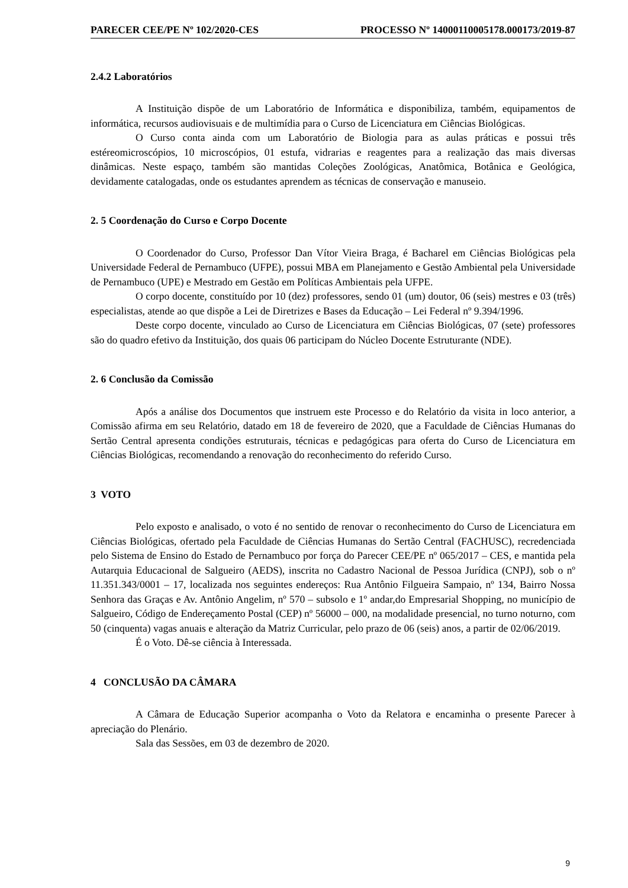PARECER CEE/PE Nº 102/2020-CES PROCESSO Nº 14000110005178.000173/2019-87
2.4.2 Laboratórios
A Instituição dispõe de um Laboratório de Informática e disponibiliza, também, equipamentos de informática, recursos audiovisuais e de multimídia para o Curso de Licenciatura em Ciências Biológicas.
O Curso conta ainda com um Laboratório de Biologia para as aulas práticas e possui três estéreomicroscópios, 10 microscópios, 01 estufa, vidrarias e reagentes para a realização das mais diversas dinâmicas. Neste espaço, também são mantidas Coleções Zoológicas, Anatômica, Botânica e Geológica, devidamente catalogadas, onde os estudantes aprendem as técnicas de conservação e manuseio.
2. 5 Coordenação do Curso e Corpo Docente
O Coordenador do Curso, Professor Dan Vítor Vieira Braga, é Bacharel em Ciências Biológicas pela Universidade Federal de Pernambuco (UFPE), possui MBA em Planejamento e Gestão Ambiental pela Universidade de Pernambuco (UPE) e Mestrado em Gestão em Políticas Ambientais pela UFPE.
O corpo docente, constituído por 10 (dez) professores, sendo 01 (um) doutor, 06 (seis) mestres e 03 (três) especialistas, atende ao que dispõe a Lei de Diretrizes e Bases da Educação – Lei Federal nº 9.394/1996.
Deste corpo docente, vinculado ao Curso de Licenciatura em Ciências Biológicas, 07 (sete) professores são do quadro efetivo da Instituição, dos quais 06 participam do Núcleo Docente Estruturante (NDE).
2. 6 Conclusão da Comissão
Após a análise dos Documentos que instruem este Processo e do Relatório da visita in loco anterior, a Comissão afirma em seu Relatório, datado em 18 de fevereiro de 2020, que a Faculdade de Ciências Humanas do Sertão Central apresenta condições estruturais, técnicas e pedagógicas para oferta do Curso de Licenciatura em Ciências Biológicas, recomendando a renovação do reconhecimento do referido Curso.
3 VOTO
Pelo exposto e analisado, o voto é no sentido de renovar o reconhecimento do Curso de Licenciatura em Ciências Biológicas, ofertado pela Faculdade de Ciências Humanas do Sertão Central (FACHUSC), recredenciada pelo Sistema de Ensino do Estado de Pernambuco por força do Parecer CEE/PE nº 065/2017 – CES, e mantida pela Autarquia Educacional de Salgueiro (AEDS), inscrita no Cadastro Nacional de Pessoa Jurídica (CNPJ), sob o nº 11.351.343/0001 – 17, localizada nos seguintes endereços: Rua Antônio Filgueira Sampaio, nº 134, Bairro Nossa Senhora das Graças e Av. Antônio Angelim, nº 570 – subsolo e 1º andar,do Empresarial Shopping, no município de Salgueiro, Código de Endereçamento Postal (CEP) nº 56000 – 000, na modalidade presencial, no turno noturno, com 50 (cinquenta) vagas anuais e alteração da Matriz Curricular, pelo prazo de 06 (seis) anos, a partir de 02/06/2019.
É o Voto. Dê-se ciência à Interessada.
4 CONCLUSÃO DA CÂMARA
A Câmara de Educação Superior acompanha o Voto da Relatora e encaminha o presente Parecer à apreciação do Plenário.
Sala das Sessões, em 03 de dezembro de 2020.
9